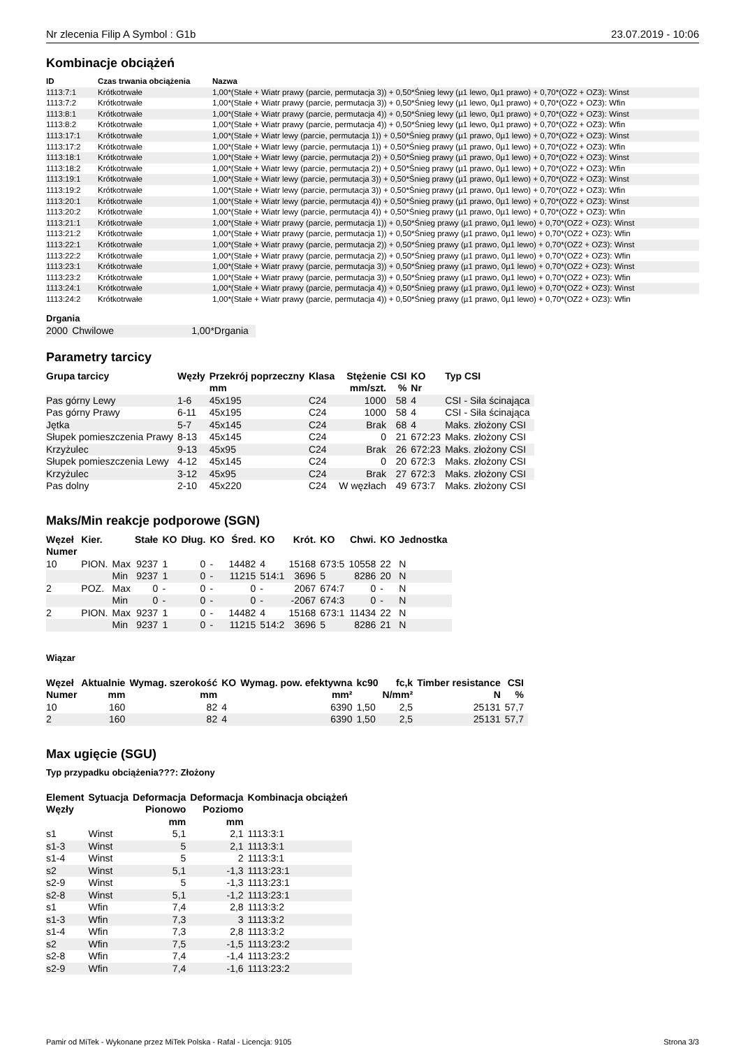Nr zlecenia Filip A Symbol : G1b 23.07.2019 - 10:06
Kombinacje obciążeń
| ID | Czas trwania obciążenia | Nazwa |
| --- | --- | --- |
| 1113:7:1 | Krótkotrwałe | 1,00*(Stałe + Wiatr prawy (parcie, permutacja 3)) + 0,50*Śnieg lewy (µ1 lewo, 0µ1 prawo) + 0,70*(OZ2 + OZ3): Winst |
| 1113:7:2 | Krótkotrwałe | 1,00*(Stałe + Wiatr prawy (parcie, permutacja 3)) + 0,50*Śnieg lewy (µ1 lewo, 0µ1 prawo) + 0,70*(OZ2 + OZ3): Wfin |
| 1113:8:1 | Krótkotrwałe | 1,00*(Stałe + Wiatr prawy (parcie, permutacja 4)) + 0,50*Śnieg lewy (µ1 lewo, 0µ1 prawo) + 0,70*(OZ2 + OZ3): Winst |
| 1113:8:2 | Krótkotrwałe | 1,00*(Stałe + Wiatr prawy (parcie, permutacja 4)) + 0,50*Śnieg lewy (µ1 lewo, 0µ1 prawo) + 0,70*(OZ2 + OZ3): Wfin |
| 1113:17:1 | Krótkotrwałe | 1,00*(Stałe + Wiatr lewy (parcie, permutacja 1)) + 0,50*Śnieg prawy (µ1 prawo, 0µ1 lewo) + 0,70*(OZ2 + OZ3): Winst |
| 1113:17:2 | Krótkotrwałe | 1,00*(Stałe + Wiatr lewy (parcie, permutacja 1)) + 0,50*Śnieg prawy (µ1 prawo, 0µ1 lewo) + 0,70*(OZ2 + OZ3): Wfin |
| 1113:18:1 | Krótkotrwałe | 1,00*(Stałe + Wiatr lewy (parcie, permutacja 2)) + 0,50*Śnieg prawy (µ1 prawo, 0µ1 lewo) + 0,70*(OZ2 + OZ3): Winst |
| 1113:18:2 | Krótkotrwałe | 1,00*(Stałe + Wiatr lewy (parcie, permutacja 2)) + 0,50*Śnieg prawy (µ1 prawo, 0µ1 lewo) + 0,70*(OZ2 + OZ3): Wfin |
| 1113:19:1 | Krótkotrwałe | 1,00*(Stałe + Wiatr lewy (parcie, permutacja 3)) + 0,50*Śnieg prawy (µ1 prawo, 0µ1 lewo) + 0,70*(OZ2 + OZ3): Winst |
| 1113:19:2 | Krótkotrwałe | 1,00*(Stałe + Wiatr lewy (parcie, permutacja 3)) + 0,50*Śnieg prawy (µ1 prawo, 0µ1 lewo) + 0,70*(OZ2 + OZ3): Wfin |
| 1113:20:1 | Krótkotrwałe | 1,00*(Stałe + Wiatr lewy (parcie, permutacja 4)) + 0,50*Śnieg prawy (µ1 prawo, 0µ1 lewo) + 0,70*(OZ2 + OZ3): Winst |
| 1113:20:2 | Krótkotrwałe | 1,00*(Stałe + Wiatr lewy (parcie, permutacja 4)) + 0,50*Śnieg prawy (µ1 prawo, 0µ1 lewo) + 0,70*(OZ2 + OZ3): Wfin |
| 1113:21:1 | Krótkotrwałe | 1,00*(Stałe + Wiatr prawy (parcie, permutacja 1)) + 0,50*Śnieg prawy (µ1 prawo, 0µ1 lewo) + 0,70*(OZ2 + OZ3): Winst |
| 1113:21:2 | Krótkotrwałe | 1,00*(Stałe + Wiatr prawy (parcie, permutacja 1)) + 0,50*Śnieg prawy (µ1 prawo, 0µ1 lewo) + 0,70*(OZ2 + OZ3): Wfin |
| 1113:22:1 | Krótkotrwałe | 1,00*(Stałe + Wiatr prawy (parcie, permutacja 2)) + 0,50*Śnieg prawy (µ1 prawo, 0µ1 lewo) + 0,70*(OZ2 + OZ3): Winst |
| 1113:22:2 | Krótkotrwałe | 1,00*(Stałe + Wiatr prawy (parcie, permutacja 2)) + 0,50*Śnieg prawy (µ1 prawo, 0µ1 lewo) + 0,70*(OZ2 + OZ3): Wfin |
| 1113:23:1 | Krótkotrwałe | 1,00*(Stałe + Wiatr prawy (parcie, permutacja 3)) + 0,50*Śnieg prawy (µ1 prawo, 0µ1 lewo) + 0,70*(OZ2 + OZ3): Winst |
| 1113:23:2 | Krótkotrwałe | 1,00*(Stałe + Wiatr prawy (parcie, permutacja 3)) + 0,50*Śnieg prawy (µ1 prawo, 0µ1 lewo) + 0,70*(OZ2 + OZ3): Wfin |
| 1113:24:1 | Krótkotrwałe | 1,00*(Stałe + Wiatr prawy (parcie, permutacja 4)) + 0,50*Śnieg prawy (µ1 prawo, 0µ1 lewo) + 0,70*(OZ2 + OZ3): Winst |
| 1113:24:2 | Krótkotrwałe | 1,00*(Stałe + Wiatr prawy (parcie, permutacja 4)) + 0,50*Śnieg prawy (µ1 prawo, 0µ1 lewo) + 0,70*(OZ2 + OZ3): Wfin |
Drgania
| 2000 | Chwilowe | 1,00*Drgania |
Parametry tarcicy
| Grupa tarcicy | Węzły | Przekrój poprzeczny mm | Klasa | Stężenie mm/szt. | CSI % | KO Nr | Typ CSI |
| --- | --- | --- | --- | --- | --- | --- | --- |
| Pas górny Lewy | 1-6 | 45x195 | C24 | 1000 | 58 | 4 | CSI - Siła ścinająca |
| Pas górny Prawy | 6-11 | 45x195 | C24 | 1000 | 58 | 4 | CSI - Siła ścinająca |
| Jętka | 5-7 | 45x145 | C24 | Brak | 68 | 4 | Maks. złożony CSI |
| Słupek pomieszczenia Prawy | 8-13 | 45x145 | C24 | 0 | 21 | 672:23 | Maks. złożony CSI |
| Krzyżulec | 9-13 | 45x95 | C24 | Brak | 26 | 672:23 | Maks. złożony CSI |
| Słupek pomieszczenia Lewy | 4-12 | 45x145 | C24 | 0 | 20 | 672:3 | Maks. złożony CSI |
| Krzyżulec | 3-12 | 45x95 | C24 | Brak | 27 | 672:3 | Maks. złożony CSI |
| Pas dolny | 2-10 | 45x220 | C24 | W węzłach | 49 | 673:7 | Maks. złożony CSI |
Maks/Min reakcje podporowe (SGN)
| Węzeł Numer | Kier. | | Stałe | KO | Dług. | KO | Śred. | KO | Krót. | KO | Chwi. | KO | Jednostka |
| --- | --- | --- | --- | --- | --- | --- | --- | --- | --- | --- | --- | --- | --- |
| 10 | PION. | Max | 9237 | 1 | 0 | - | 14482 | 4 | 15168 | 673:5 | 10558 | 22 | N |
| | | Min | 9237 | 1 | 0 | - | 11215 | 514:1 | 3696 | 5 | 8286 | 20 | N |
| 2 | POZ. | Max | 0 | - | 0 | - | 0 | - | 2067 | 674:7 | 0 | - | N |
| | | Min | 0 | - | 0 | - | 0 | - | -2067 | 674:3 | 0 | - | N |
| 2 | PION. | Max | 9237 | 1 | 0 | - | 14482 | 4 | 15168 | 673:1 | 11434 | 22 | N |
| | | Min | 9237 | 1 | 0 | - | 11215 | 514:2 | 3696 | 5 | 8286 | 21 | N |
Wiązar
| Węzeł Numer | Aktualnie mm | Wymag. szerokość mm | KO | Wymag. pow. efektywna mm² | kc90 | fc,k N/mm² | Timber resistance N | CSI % |
| --- | --- | --- | --- | --- | --- | --- | --- | --- |
| 10 | 160 | 82 | 4 | 6390 | 1,50 | 2,5 | 25131 | 57,7 |
| 2 | 160 | 82 | 4 | 6390 | 1,50 | 2,5 | 25131 | 57,7 |
Max ugięcie (SGU)
Typ przypadku obciążenia???: Złożony
| Element Węzły | Sytuacja | Deformacja Pionowo mm | Deformacja Poziomo mm | Kombinacja obciążeń |
| --- | --- | --- | --- | --- |
| s1 | Winst | 5,1 | 2,1 | 1113:3:1 |
| s1-3 | Winst | 5 | 2,1 | 1113:3:1 |
| s1-4 | Winst | 5 | 2 | 1113:3:1 |
| s2 | Winst | 5,1 | -1,3 | 1113:23:1 |
| s2-9 | Winst | 5 | -1,3 | 1113:23:1 |
| s2-8 | Winst | 5,1 | -1,2 | 1113:23:1 |
| s1 | Wfin | 7,4 | 2,8 | 1113:3:2 |
| s1-3 | Wfin | 7,3 | 3 | 1113:3:2 |
| s1-4 | Wfin | 7,3 | 2,8 | 1113:3:2 |
| s2 | Wfin | 7,5 | -1,5 | 1113:23:2 |
| s2-8 | Wfin | 7,4 | -1,4 | 1113:23:2 |
| s2-9 | Wfin | 7,4 | -1,6 | 1113:23:2 |
Pamir od MiTek - Wykonane przez MiTek Polska - Rafal - Licencja: 9105 Strona 3/3